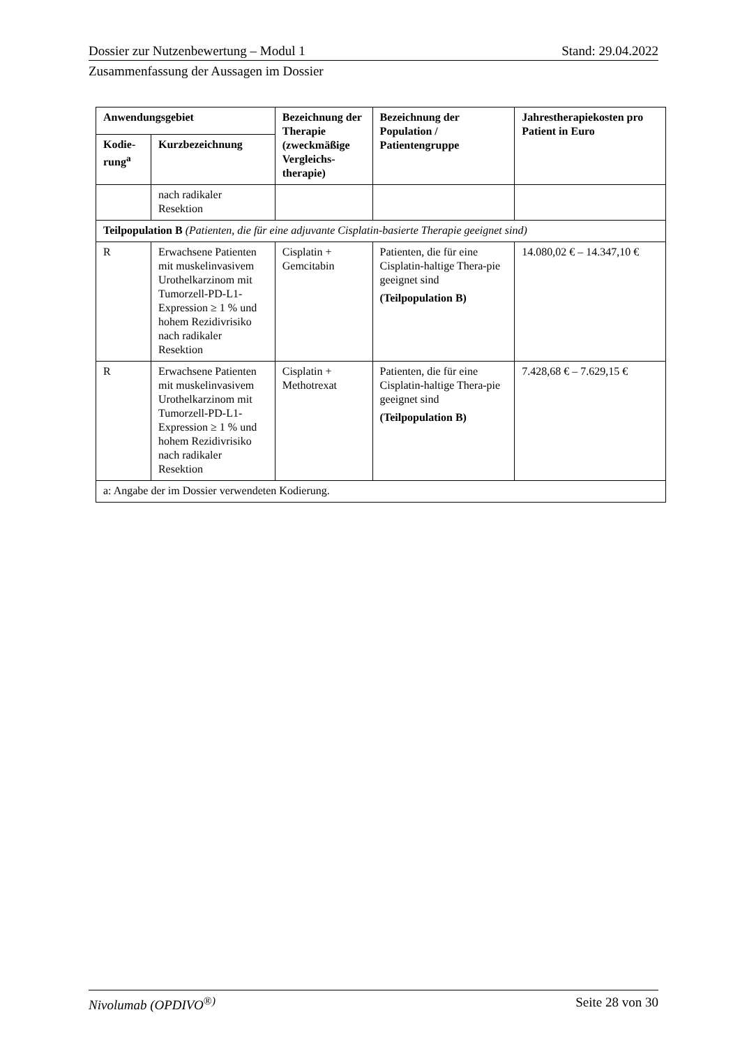Dossier zur Nutzenbewertung – Modul 1 Stand: 29.04.2022
Zusammenfassung der Aussagen im Dossier
| Anwendungsgebiet | | Bezeichnung der Therapie (zweckmäßige Vergleichs-therapie) | Bezeichnung der Population / Patientengruppe | Jahrestherapiekosten pro Patient in Euro |
| --- | --- | --- | --- | --- |
| Kodie-rung<sup>a</sup> | Kurzbezeichnung | | | |
| | nach radikaler Resektion | | | |
| Teilpopulation B (Patienten, die für eine adjuvante Cisplatin-basierte Therapie geeignet sind) | | | | |
| R | Erwachsene Patienten mit muskelinvasivem Urothelkarzinom mit Tumorzell-PD-L1-Expression ≥ 1 % und hohem Rezidivrisiko nach radikaler Resektion | Cisplatin + Gemcitabin | Patienten, die für eine Cisplatin-haltige Thera-pie geeignet sind (Teilpopulation B) | 14.080,02 € – 14.347,10 € |
| R | Erwachsene Patienten mit muskelinvasivem Urothelkarzinom mit Tumorzell-PD-L1-Expression ≥ 1 % und hohem Rezidivrisiko nach radikaler Resektion | Cisplatin + Methotrexat | Patienten, die für eine Cisplatin-haltige Thera-pie geeignet sind (Teilpopulation B) | 7.428,68 € – 7.629,15 € |
| a: Angabe der im Dossier verwendeten Kodierung. | | | | |
Nivolumab (OPDIVO<sup>®)</sup> Seite 28 von 30